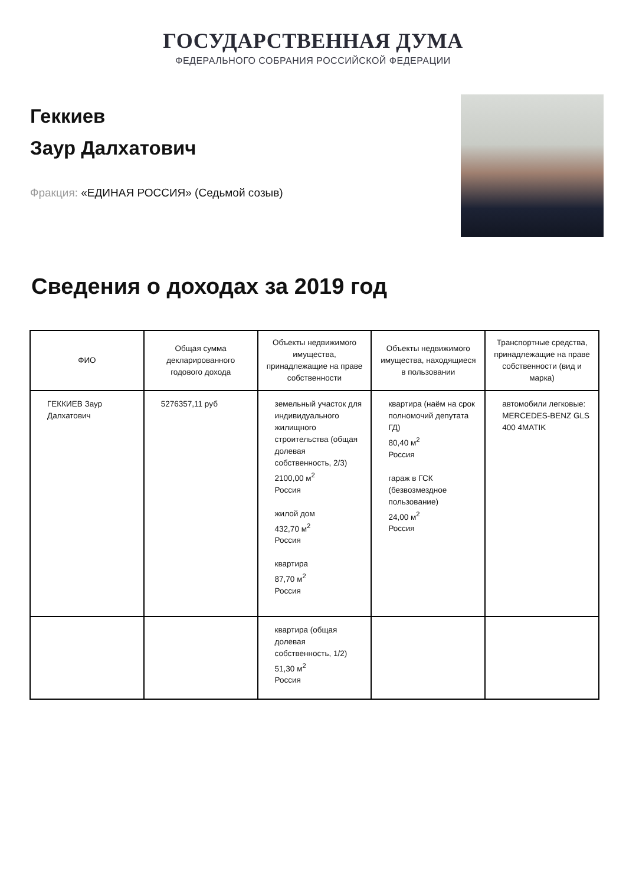ГОСУДАРСТВЕННАЯ ДУМА
ФЕДЕРАЛЬНОГО СОБРАНИЯ РОССИЙСКОЙ ФЕДЕРАЦИИ
Геккиев
Заур Далхатович
Фракция: «ЕДИНАЯ РОССИЯ» (Седьмой созыв)
Сведения о доходах за 2019 год
| ФИО | Общая сумма декларированного годового дохода | Объекты недвижимого имущества, принадлежащие на праве собственности | Объекты недвижимого имущества, находящиеся в пользовании | Транспортные средства, принадлежащие на праве собственности (вид и марка) |
| --- | --- | --- | --- | --- |
| ГЕККИЕВ Заур Далхатович | 5276357,11 руб | земельный участок для индивидуального жилищного строительства (общая долевая собственность, 2/3) 2100,00 м<sup>2</sup> Россия жилой дом 432,70 м<sup>2</sup> Россия квартира 87,70 м<sup>2</sup> Россия | квартира (наём на срок полномочий депутата ГД) 80,40 м<sup>2</sup> Россия гараж в ГСК (безвозмездное пользование) 24,00 м<sup>2</sup> Россия | автомобили легковые: MERCEDES-BENZ GLS 400 4MATIK |
| | | квартира (общая долевая собственность, 1/2) 51,30 м<sup>2</sup> Россия | | |